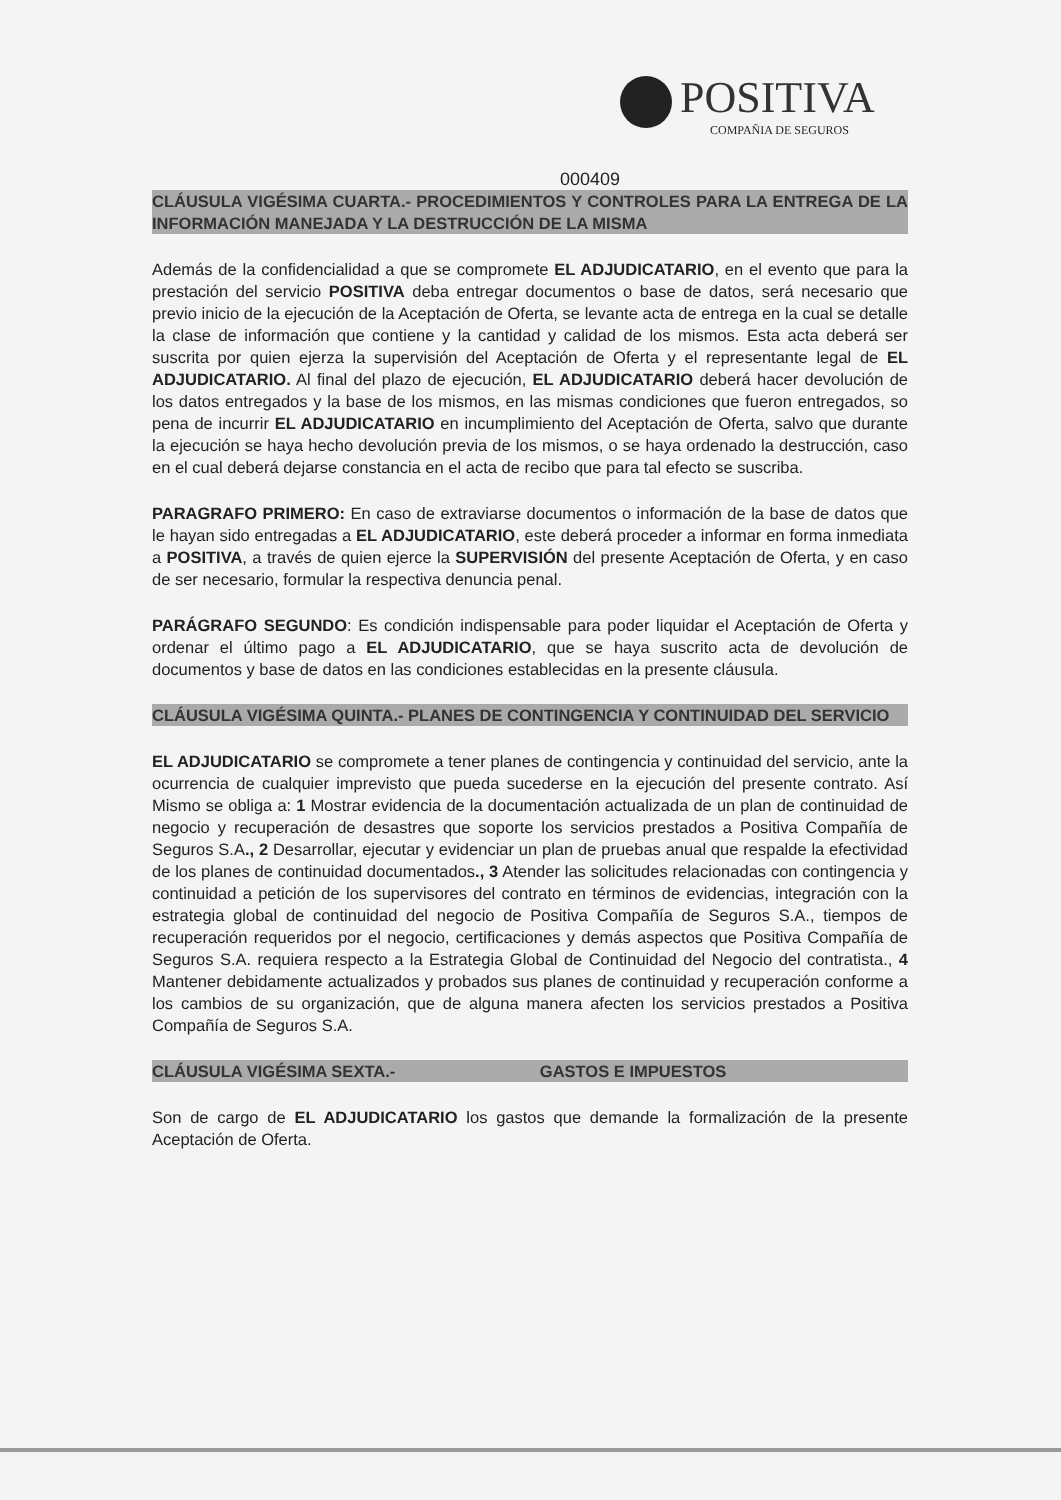POSITIVA
COMPAÑIA DE SEGUROS
000409
CLÁUSULA VIGÉSIMA CUARTA.- PROCEDIMIENTOS Y CONTROLES PARA LA ENTREGA DE LA INFORMACIÓN MANEJADA Y LA DESTRUCCIÓN DE LA MISMA
Además de la confidencialidad a que se compromete EL ADJUDICATARIO, en el evento que para la prestación del servicio POSITIVA deba entregar documentos o base de datos, será necesario que previo inicio de la ejecución de la Aceptación de Oferta, se levante acta de entrega en la cual se detalle la clase de información que contiene y la cantidad y calidad de los mismos. Esta acta deberá ser suscrita por quien ejerza la supervisión del Aceptación de Oferta y el representante legal de EL ADJUDICATARIO. Al final del plazo de ejecución, EL ADJUDICATARIO deberá hacer devolución de los datos entregados y la base de los mismos, en las mismas condiciones que fueron entregados, so pena de incurrir EL ADJUDICATARIO en incumplimiento del Aceptación de Oferta, salvo que durante la ejecución se haya hecho devolución previa de los mismos, o se haya ordenado la destrucción, caso en el cual deberá dejarse constancia en el acta de recibo que para tal efecto se suscriba.
PARAGRAFO PRIMERO: En caso de extraviarse documentos o información de la base de datos que le hayan sido entregadas a EL ADJUDICATARIO, este deberá proceder a informar en forma inmediata a POSITIVA, a través de quien ejerce la SUPERVISIÓN del presente Aceptación de Oferta, y en caso de ser necesario, formular la respectiva denuncia penal.
PARÁGRAFO SEGUNDO: Es condición indispensable para poder liquidar el Aceptación de Oferta y ordenar el último pago a EL ADJUDICATARIO, que se haya suscrito acta de devolución de documentos y base de datos en las condiciones establecidas en la presente cláusula.
CLÁUSULA VIGÉSIMA QUINTA.- PLANES DE CONTINGENCIA Y CONTINUIDAD DEL SERVICIO
EL ADJUDICATARIO se compromete a tener planes de contingencia y continuidad del servicio, ante la ocurrencia de cualquier imprevisto que pueda sucederse en la ejecución del presente contrato. Así Mismo se obliga a: 1 Mostrar evidencia de la documentación actualizada de un plan de continuidad de negocio y recuperación de desastres que soporte los servicios prestados a Positiva Compañía de Seguros S.A., 2 Desarrollar, ejecutar y evidenciar un plan de pruebas anual que respalde la efectividad de los planes de continuidad documentados., 3 Atender las solicitudes relacionadas con contingencia y continuidad a petición de los supervisores del contrato en términos de evidencias, integración con la estrategia global de continuidad del negocio de Positiva Compañía de Seguros S.A., tiempos de recuperación requeridos por el negocio, certificaciones y demás aspectos que Positiva Compañía de Seguros S.A. requiera respecto a la Estrategia Global de Continuidad del Negocio del contratista., 4 Mantener debidamente actualizados y probados sus planes de continuidad y recuperación conforme a los cambios de su organización, que de alguna manera afecten los servicios prestados a Positiva Compañía de Seguros S.A.
CLÁUSULA VIGÉSIMA SEXTA.- GASTOS E IMPUESTOS
Son de cargo de EL ADJUDICATARIO los gastos que demande la formalización de la presente Aceptación de Oferta.